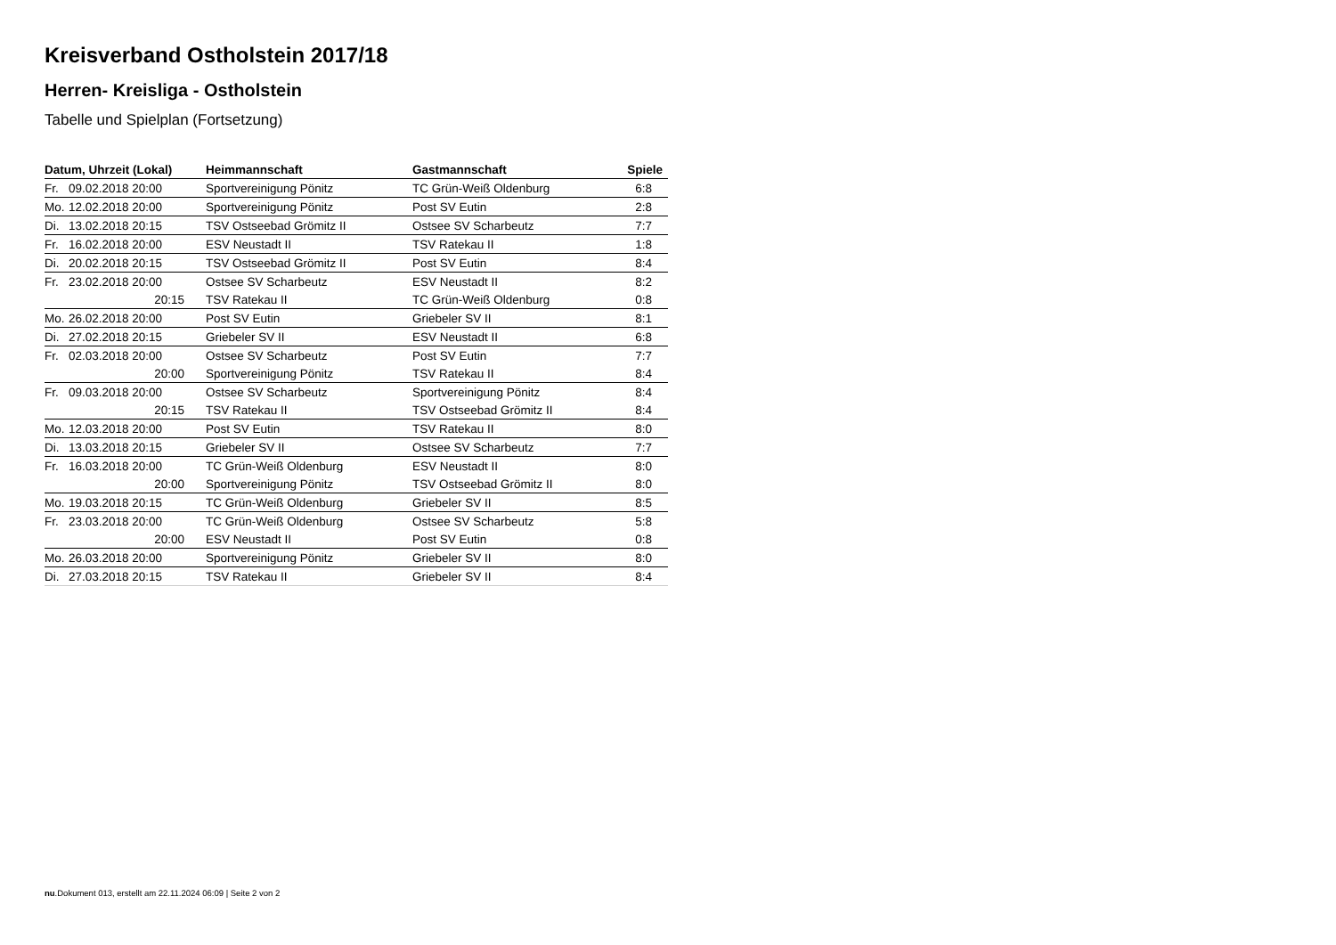Kreisverband Ostholstein 2017/18
Herren- Kreisliga - Ostholstein
Tabelle und Spielplan (Fortsetzung)
| Datum, Uhrzeit (Lokal) | | Heimmannschaft | Gastmannschaft | Spiele |
| --- | --- | --- | --- | --- |
| Fr. | 09.02.2018 20:00 | Sportvereinigung Pönitz | TC Grün-Weiß Oldenburg | 6:8 |
| Mo. | 12.02.2018 20:00 | Sportvereinigung Pönitz | Post SV Eutin | 2:8 |
| Di. | 13.02.2018 20:15 | TSV Ostseebad Grömitz II | Ostsee SV Scharbeutz | 7:7 |
| Fr. | 16.02.2018 20:00 | ESV Neustadt II | TSV Ratekau II | 1:8 |
| Di. | 20.02.2018 20:15 | TSV Ostseebad Grömitz II | Post SV Eutin | 8:4 |
| Fr. | 23.02.2018 20:00 | Ostsee SV Scharbeutz | ESV Neustadt II | 8:2 |
| | 20:15 | TSV Ratekau II | TC Grün-Weiß Oldenburg | 0:8 |
| Mo. | 26.02.2018 20:00 | Post SV Eutin | Griebeler SV II | 8:1 |
| Di. | 27.02.2018 20:15 | Griebeler SV II | ESV Neustadt II | 6:8 |
| Fr. | 02.03.2018 20:00 | Ostsee SV Scharbeutz | Post SV Eutin | 7:7 |
| | 20:00 | Sportvereinigung Pönitz | TSV Ratekau II | 8:4 |
| Fr. | 09.03.2018 20:00 | Ostsee SV Scharbeutz | Sportvereinigung Pönitz | 8:4 |
| | 20:15 | TSV Ratekau II | TSV Ostseebad Grömitz II | 8:4 |
| Mo. | 12.03.2018 20:00 | Post SV Eutin | TSV Ratekau II | 8:0 |
| Di. | 13.03.2018 20:15 | Griebeler SV II | Ostsee SV Scharbeutz | 7:7 |
| Fr. | 16.03.2018 20:00 | TC Grün-Weiß Oldenburg | ESV Neustadt II | 8:0 |
| | 20:00 | Sportvereinigung Pönitz | TSV Ostseebad Grömitz II | 8:0 |
| Mo. | 19.03.2018 20:15 | TC Grün-Weiß Oldenburg | Griebeler SV II | 8:5 |
| Fr. | 23.03.2018 20:00 | TC Grün-Weiß Oldenburg | Ostsee SV Scharbeutz | 5:8 |
| | 20:00 | ESV Neustadt II | Post SV Eutin | 0:8 |
| Mo. | 26.03.2018 20:00 | Sportvereinigung Pönitz | Griebeler SV II | 8:0 |
| Di. | 27.03.2018 20:15 | TSV Ratekau II | Griebeler SV II | 8:4 |
nu.Dokument 013, erstellt am 22.11.2024 06:09 | Seite 2 von 2